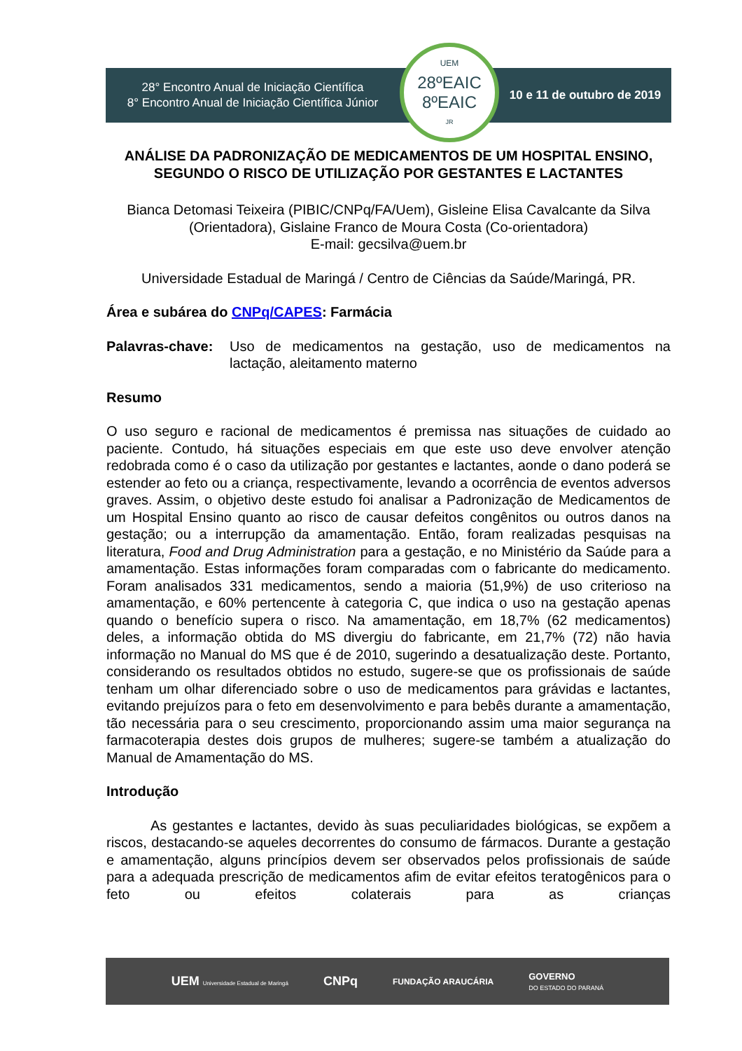28° Encontro Anual de Iniciação Científica
8° Encontro Anual de Iniciação Científica Júnior
UEM
28ºEAIC
8ºEAIC<sub>JR</sub>
10 e 11 de outubro de 2019
ANÁLISE DA PADRONIZAÇÃO DE MEDICAMENTOS DE UM HOSPITAL ENSINO, SEGUNDO O RISCO DE UTILIZAÇÃO POR GESTANTES E LACTANTES
Bianca Detomasi Teixeira (PIBIC/CNPq/FA/Uem), Gisleine Elisa Cavalcante da Silva (Orientadora), Gislaine Franco de Moura Costa (Co-orientadora)
E-mail: gecsilva@uem.br
Universidade Estadual de Maringá / Centro de Ciências da Saúde/Maringá, PR.
Área e subárea do CNPq/CAPES: Farmácia
Palavras-chave: Uso de medicamentos na gestação, uso de medicamentos na lactação, aleitamento materno
Resumo
O uso seguro e racional de medicamentos é premissa nas situações de cuidado ao paciente. Contudo, há situações especiais em que este uso deve envolver atenção redobrada como é o caso da utilização por gestantes e lactantes, aonde o dano poderá se estender ao feto ou a criança, respectivamente, levando a ocorrência de eventos adversos graves. Assim, o objetivo deste estudo foi analisar a Padronização de Medicamentos de um Hospital Ensino quanto ao risco de causar defeitos congênitos ou outros danos na gestação; ou a interrupção da amamentação. Então, foram realizadas pesquisas na literatura, Food and Drug Administration para a gestação, e no Ministério da Saúde para a amamentação. Estas informações foram comparadas com o fabricante do medicamento. Foram analisados 331 medicamentos, sendo a maioria (51,9%) de uso criterioso na amamentação, e 60% pertencente à categoria C, que indica o uso na gestação apenas quando o benefício supera o risco. Na amamentação, em 18,7% (62 medicamentos) deles, a informação obtida do MS divergiu do fabricante, em 21,7% (72) não havia informação no Manual do MS que é de 2010, sugerindo a desatualização deste. Portanto, considerando os resultados obtidos no estudo, sugere-se que os profissionais de saúde tenham um olhar diferenciado sobre o uso de medicamentos para grávidas e lactantes, evitando prejuízos para o feto em desenvolvimento e para bebês durante a amamentação, tão necessária para o seu crescimento, proporcionando assim uma maior segurança na farmacoterapia destes dois grupos de mulheres; sugere-se também a atualização do Manual de Amamentação do MS.
Introdução
As gestantes e lactantes, devido às suas peculiaridades biológicas, se expõem a riscos, destacando-se aqueles decorrentes do consumo de fármacos. Durante a gestação e amamentação, alguns princípios devem ser observados pelos profissionais de saúde para a adequada prescrição de medicamentos afim de evitar efeitos teratogênicos para o feto ou efeitos colaterais para as crianças
UEM Universidade Estadual de Maringá CNPq FUNDAÇÃO ARAUCÁRIA GOVERNO
DO ESTADO DO PARANÁ